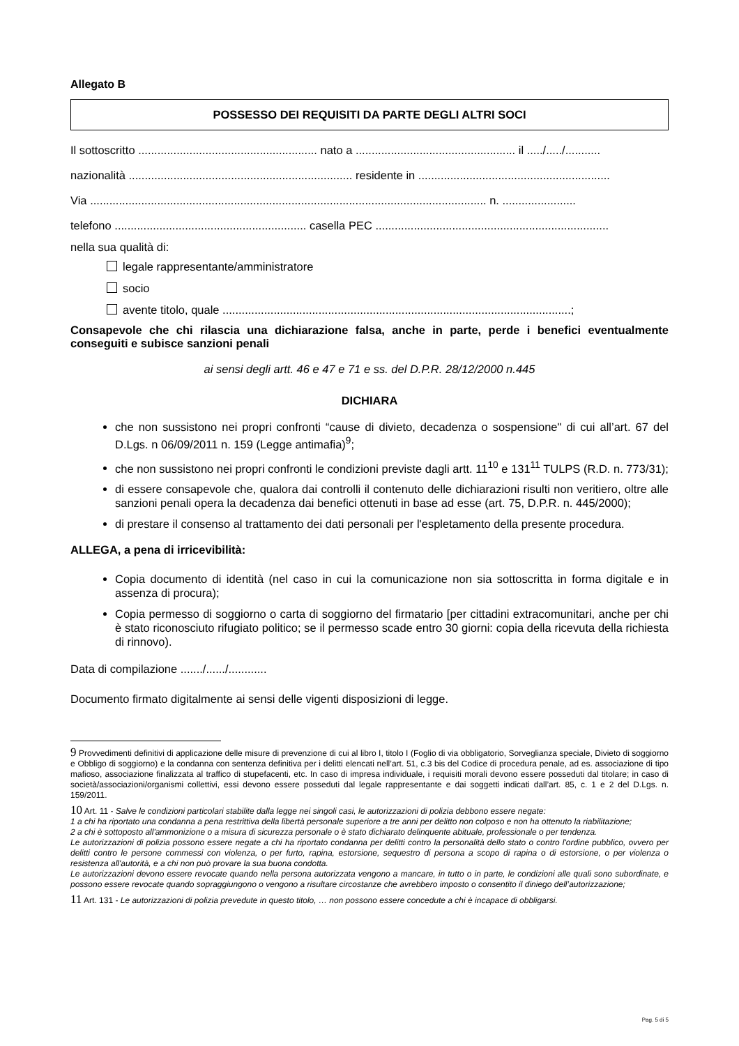Allegato B
POSSESSO DEI REQUISITI DA PARTE DEGLI ALTRI SOCI
Il sottoscritto ........................................................ nato a .................................................. il ...../...../...........
nazionalità ...................................................................... residente in ............................................................
Via ............................................................................................................................ n. .......................
telefono ............................................................ casella PEC .........................................................................
nella sua qualità di:
legale rappresentante/amministratore
socio
avente titolo, quale .............................................................................................................;
Consapevole che chi rilascia una dichiarazione falsa, anche in parte, perde i benefici eventualmente conseguiti e subisce sanzioni penali
ai sensi degli artt. 46 e 47 e 71 e ss. del D.P.R. 28/12/2000 n.445
DICHIARA
che non sussistono nei propri confronti “cause di divieto, decadenza o sospensione" di cui all’art. 67 del D.Lgs. n 06/09/2011 n. 159 (Legge antimafia)<sup>9</sup>;
che non sussistono nei propri confronti le condizioni previste dagli artt. 11<sup>10</sup> e 131<sup>11</sup> TULPS (R.D. n. 773/31);
di essere consapevole che, qualora dai controlli il contenuto delle dichiarazioni risulti non veritiero, oltre alle sanzioni penali opera la decadenza dai benefici ottenuti in base ad esse (art. 75, D.P.R. n. 445/2000);
di prestare il consenso al trattamento dei dati personali per l'espletamento della presente procedura.
ALLEGA, a pena di irricevibilità:
Copia documento di identità (nel caso in cui la comunicazione non sia sottoscritta in forma digitale e in assenza di procura);
Copia permesso di soggiorno o carta di soggiorno del firmatario [per cittadini extracomunitari, anche per chi è stato riconosciuto rifugiato politico; se il permesso scade entro 30 giorni: copia della ricevuta della richiesta di rinnovo).
Data di compilazione ......./....../............
Documento firmato digitalmente ai sensi delle vigenti disposizioni di legge.
9 Provvedimenti definitivi di applicazione delle misure di prevenzione di cui al libro I, titolo I (Foglio di via obbligatorio, Sorveglianza speciale, Divieto di soggiorno e Obbligo di soggiorno) e la condanna con sentenza definitiva per i delitti elencati nell’art. 51, c.3 bis del Codice di procedura penale, ad es. associazione di tipo mafioso, associazione finalizzata al traffico di stupefacenti, etc. In caso di impresa individuale, i requisiti morali devono essere posseduti dal titolare; in caso di società/associazioni/organismi collettivi, essi devono essere posseduti dal legale rappresentante e dai soggetti indicati dall’art. 85, c. 1 e 2 del D.Lgs. n. 159/2011.
10 Art. 11 - Salve le condizioni particolari stabilite dalla legge nei singoli casi, le autorizzazioni di polizia debbono essere negate:
1 a chi ha riportato una condanna a pena restrittiva della libertà personale superiore a tre anni per delitto non colposo e non ha ottenuto la riabilitazione;
2 a chi è sottoposto all'ammonizione o a misura di sicurezza personale o è stato dichiarato delinquente abituale, professionale o per tendenza.
Le autorizzazioni di polizia possono essere negate a chi ha riportato condanna per delitti contro la personalità dello stato o contro l'ordine pubblico, ovvero per delitti contro le persone commessi con violenza, o per furto, rapina, estorsione, sequestro di persona a scopo di rapina o di estorsione, o per violenza o resistenza all'autorità, e a chi non può provare la sua buona condotta.
Le autorizzazioni devono essere revocate quando nella persona autorizzata vengono a mancare, in tutto o in parte, le condizioni alle quali sono subordinate, e possono essere revocate quando sopraggiungono o vengono a risultare circostanze che avrebbero imposto o consentito il diniego dell’autorizzazione;
11 Art. 131 - Le autorizzazioni di polizia prevedute in questo titolo, … non possono essere concedute a chi è incapace di obbligarsi.
Pag. 5 di 5